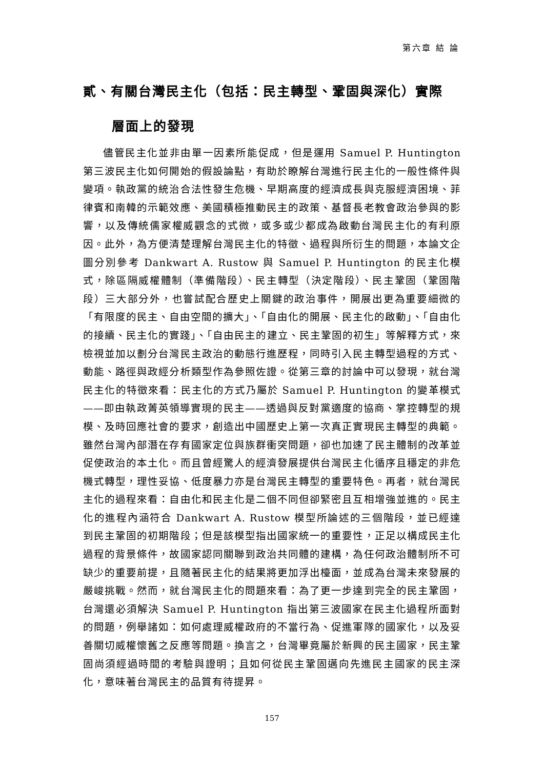第六章 結 論
貳、有關台灣民主化（包括：民主轉型、鞏固與深化）實際
層面上的發現
儘管民主化並非由單一因素所能促成，但是運用 Samuel P. Huntington 第三波民主化如何開始的假設論點，有助於瞭解台灣進行民主化的一般性條件與變項。執政黨的統治合法性發生危機、早期高度的經濟成長與克服經濟困境、菲律賓和南韓的示範效應、美國積極推動民主的政策、基督長老教會政治參與的影響，以及傳統儒家權威觀念的式微，或多或少都成為啟動台灣民主化的有利原因。此外，為方便清楚理解台灣民主化的特徵、過程與所衍生的問題，本論文企圖分別參考 Dankwart A. Rustow 與 Samuel P. Huntington 的民主化模式，除區隔威權體制（準備階段）、民主轉型（決定階段）、民主鞏固（鞏固階段）三大部分外，也嘗試配合歷史上關鍵的政治事件，開展出更為重要細微的「有限度的民主、自由空間的擴大」、「自由化的開展、民主化的啟動」、「自由化的接續、民主化的實踐」、「自由民主的建立、民主鞏固的初生」等解釋方式，來檢視並加以劃分台灣民主政治的動態行進歷程，同時引入民主轉型過程的方式、動能、路徑與政經分析類型作為參照佐證。從第三章的討論中可以發現，就台灣民主化的特徵來看：民主化的方式乃屬於 Samuel P. Huntington 的變革模式——即由執政菁英領導實現的民主——透過與反對黨適度的協商、掌控轉型的規模、及時回應社會的要求，創造出中國歷史上第一次真正實現民主轉型的典範。雖然台灣內部潛在存有國家定位與族群衝突問題，卻也加速了民主體制的改革並促使政治的本土化。而且曾經驚人的經濟發展提供台灣民主化循序且穩定的非危機式轉型，理性妥協、低度暴力亦是台灣民主轉型的重要特色。再者，就台灣民主化的過程來看：自由化和民主化是二個不同但卻緊密且互相增強並進的。民主化的進程內涵符合 Dankwart A. Rustow 模型所論述的三個階段，並已經達到民主鞏固的初期階段；但是該模型指出國家統一的重要性，正足以構成民主化過程的背景條件，故國家認同關聯到政治共同體的建構，為任何政治體制所不可缺少的重要前提，且隨著民主化的結果將更加浮出檯面，並成為台灣未來發展的嚴峻挑戰。然而，就台灣民主化的問題來看：為了更一步達到完全的民主鞏固，台灣還必須解決 Samuel P. Huntington 指出第三波國家在民主化過程所面對的問題，例舉諸如：如何處理威權政府的不當行為、促進軍隊的國家化，以及妥善關切威權懷舊之反應等問題。換言之，台灣畢竟屬於新興的民主國家，民主鞏固尚須經過時間的考驗與證明；且如何從民主鞏固邁向先進民主國家的民主深化，意味著台灣民主的品質有待提昇。
157